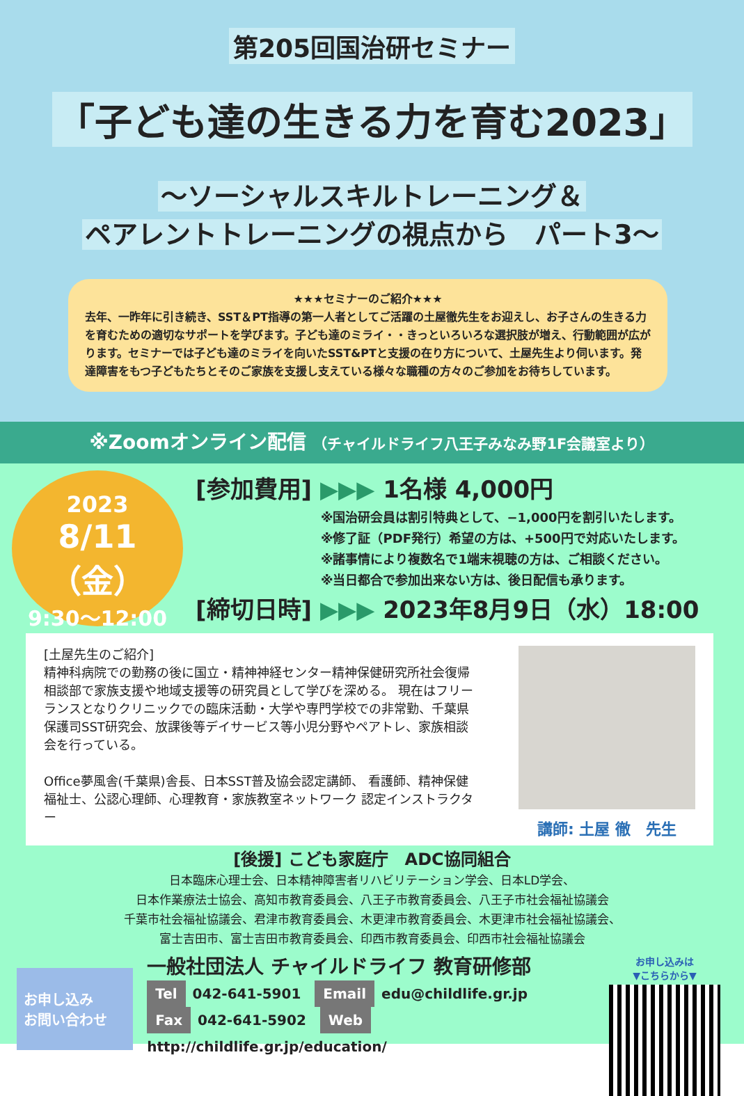第205回国治研セミナー
「子ども達の生きる力を育む2023」
～ソーシャルスキルトレーニング＆
ペアレントトレーニングの視点から　パート3～
★★★セミナーのご紹介★★★
去年、一昨年に引き続き、SST＆PT指導の第一人者としてご活躍の土屋徹先生をお迎えし、お子さんの生きる力を育むための適切なサポートを学びます。子ども達のミライ・・きっといろいろな選択肢が増え、行動範囲が広がります。セミナーでは子ども達のミライを向いたSST&PTと支援の在り方について、土屋先生より伺います。発達障害をもつ子どもたちとそのご家族を支援し支えている様々な職種の方々のご参加をお待ちしています。
※Zoomオンライン配信 （チャイルドライフ八王子みなみ野1F会議室より）
2023
8/11（金）
9:30～12:00
[参加費用] ▶▶▶ 1名様 4,000円
※国治研会員は割引特典として、−1,000円を割引いたします。
※修了証（PDF発行）希望の方は、+500円で対応いたします。
※諸事情により複数名で1端末視聴の方は、ご相談ください。
※当日都合で参加出来ない方は、後日配信も承ります。
[締切日時] ▶▶▶ 2023年8月9日（水）18:00
[土屋先生のご紹介]
精神科病院での勤務の後に国立・精神神経センター精神保健研究所社会復帰相談部で家族支援や地域支援等の研究員として学びを深める。 現在はフリーランスとなりクリニックでの臨床活動・大学や専門学校での非常勤、千葉県保護司SST研究会、放課後等デイサービス等小児分野やペアトレ、家族相談会を行っている。
Office夢風舎(千葉県)舎長、日本SST普及協会認定講師、 看護師、精神保健福祉士、公認心理師、心理教育・家族教室ネットワーク 認定インストラクター
講師: 土屋 徹　先生
[後援] こども家庭庁　ADC協同組合
日本臨床心理士会、日本精神障害者リハビリテーション学会、日本LD学会、
日本作業療法士協会、高知市教育委員会、八王子市教育委員会、八王子市社会福祉協議会
千葉市社会福祉協議会、君津市教育委員会、木更津市教育委員会、木更津市社会福祉協議会、
富士吉田市、富士吉田市教育委員会、印西市教育委員会、印西市社会福祉協議会
お申し込み
お問い合わせ
一般社団法人 チャイルドライフ 教育研修部
Tel 042-641-5901　Email edu@childlife.gr.jp
Fax 042-641-5902　Web http://childlife.gr.jp/education/
お申し込みは
▼こちらから▼